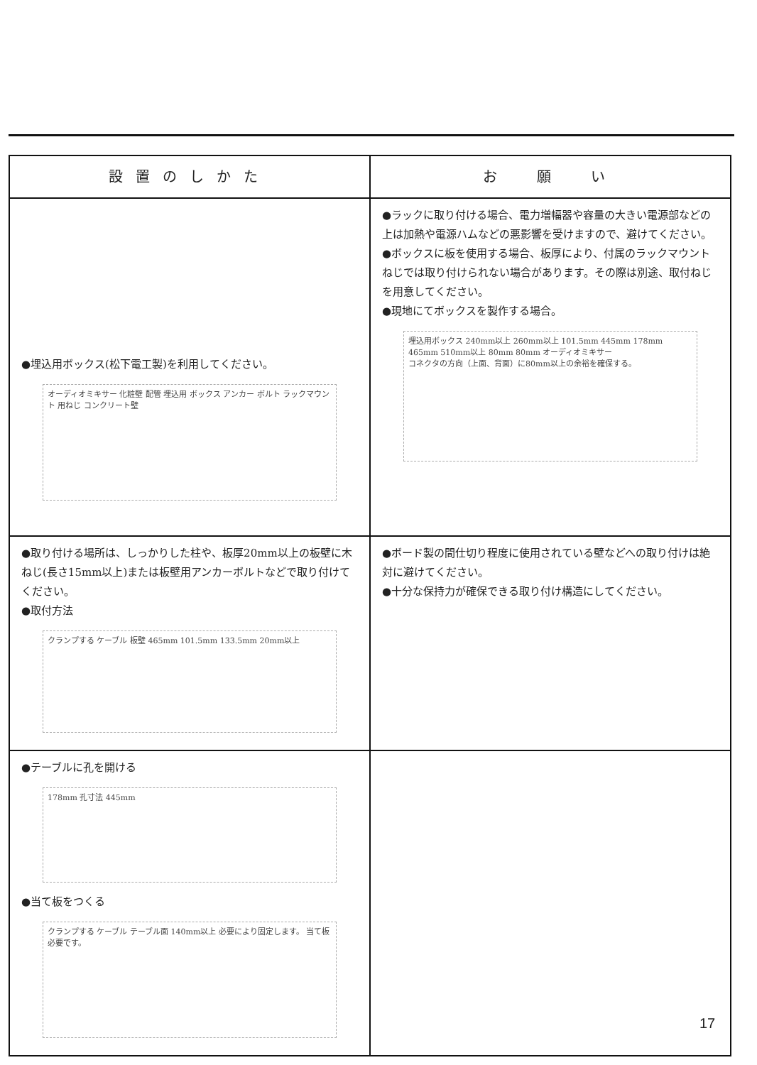| 設置のしかた | お 願 い |
| --- | --- |
| ●埋込用ボックス(松下電工製)を利用してください。 オーディオミキサー 化粧壁 配管 埋込用 ボックス アンカー ボルト ラックマウント 用ねじ コンクリート壁 | ●ラックに取り付ける場合、電力増幅器や容量の大きい電源部などの上は加熱や電源ハムなどの悪影響を受けますので、避けてください。 ●ボックスに板を使用する場合、板厚により、付属のラックマウントねじでは取り付けられない場合があります。その際は別途、取付ねじを用意してください。 ●現地にてボックスを製作する場合。 埋込用ボックス 240mm以上 260mm以上 101.5mm 445mm 178mm 465mm 510mm以上 80mm 80mm オーディオミキサー コネクタの方向（上面、背面）に80mm以上の余裕を確保する。 |
| ●取り付ける場所は、しっかりした柱や、板厚20mm以上の板壁に木ねじ(長さ15mm以上)または板壁用アンカーボルトなどで取り付けてください。 ●取付方法 クランプする ケーブル 板壁 465mm 101.5mm 133.5mm 20mm以上 | ●ボード製の間仕切り程度に使用されている壁などへの取り付けは絶対に避けてください。 ●十分な保持力が確保できる取り付け構造にしてください。 |
| ●テーブルに孔を開ける 178mm 孔寸法 445mm ●当て板をつくる クランプする ケーブル テーブル面 140mm以上 必要により固定します。 当て板必要です。 | |
17